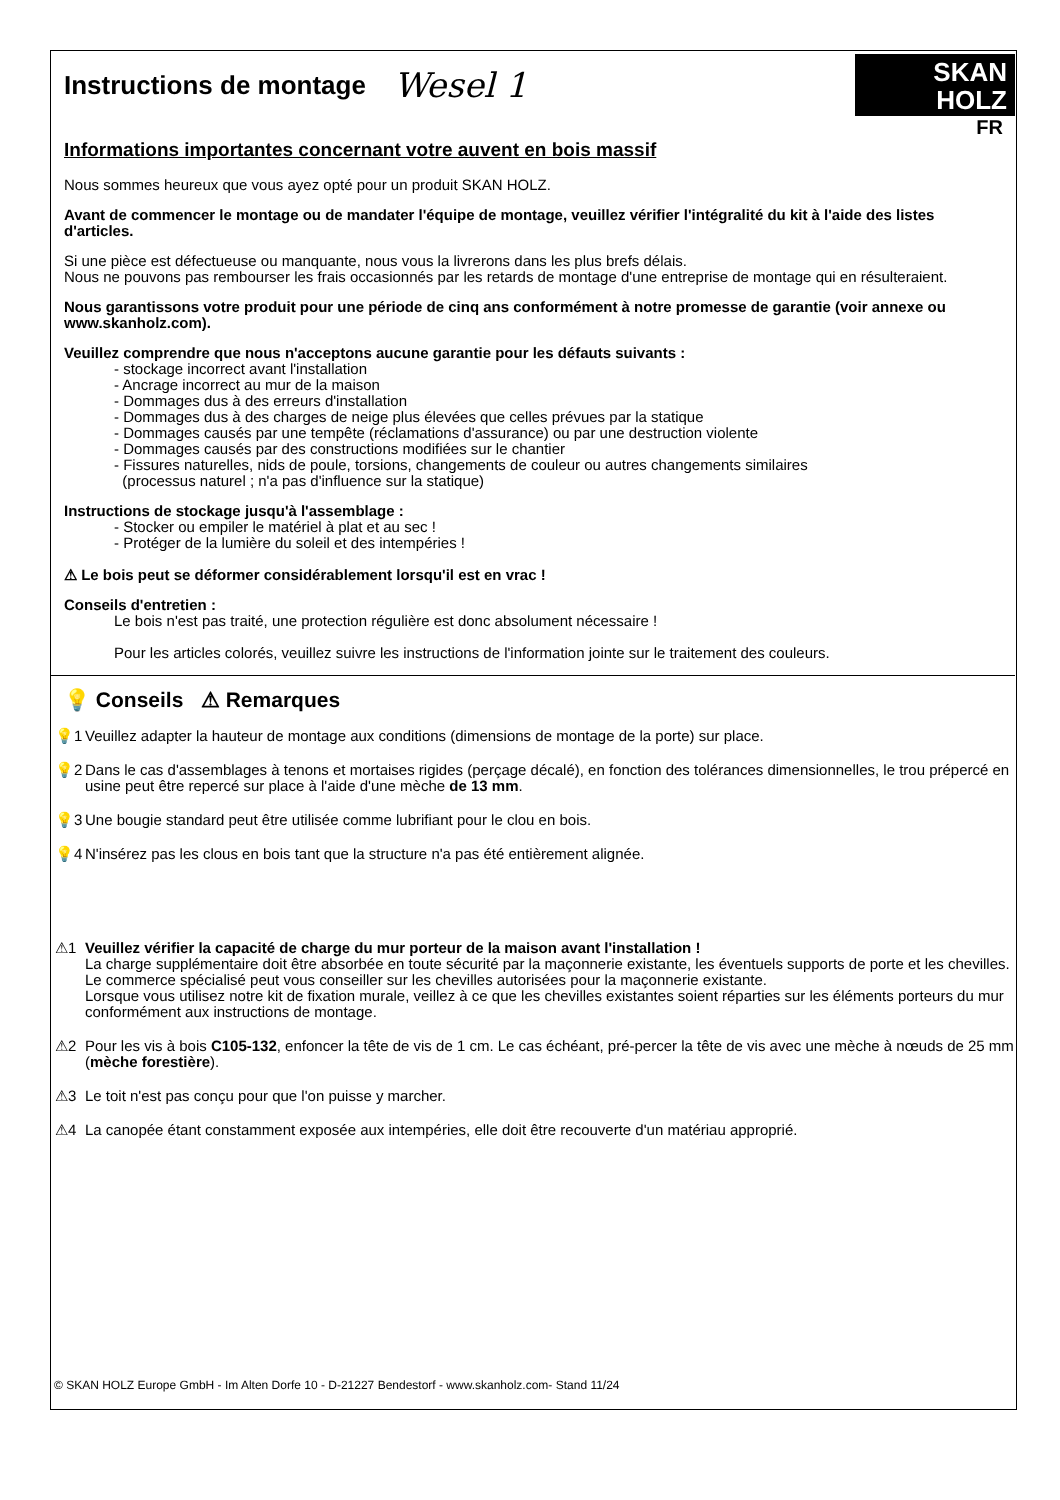Instructions de montage
Wesel 1
SKAN
HOLZ
FR
Informations importantes concernant votre auvent en bois massif
Nous sommes heureux que vous ayez opté pour un produit SKAN HOLZ.
Avant de commencer le montage ou de mandater l'équipe de montage, veuillez vérifier l'intégralité du kit à l'aide des listes d'articles.
Si une pièce est défectueuse ou manquante, nous vous la livrerons dans les plus brefs délais.
Nous ne pouvons pas rembourser les frais occasionnés par les retards de montage d'une entreprise de montage qui en résulteraient.
Nous garantissons votre produit pour une période de cinq ans conformément à notre promesse de garantie (voir annexe ou www.skanholz.com).
Veuillez comprendre que nous n'acceptons aucune garantie pour les défauts suivants :
- stockage incorrect avant l'installation
- Ancrage incorrect au mur de la maison
- Dommages dus à des erreurs d'installation
- Dommages dus à des charges de neige plus élevées que celles prévues par la statique
- Dommages causés par une tempête (réclamations d'assurance) ou par une destruction violente
- Dommages causés par des constructions modifiées sur le chantier
- Fissures naturelles, nids de poule, torsions, changements de couleur ou autres changements similaires
(processus naturel ; n'a pas d'influence sur la statique)
Instructions de stockage jusqu'à l'assemblage :
- Stocker ou empiler le matériel à plat et au sec !
- Protéger de la lumière du soleil et des intempéries !
⚠ Le bois peut se déformer considérablement lorsqu'il est en vrac !
Conseils d'entretien :
Le bois n'est pas traité, une protection régulière est donc absolument nécessaire !
Pour les articles colorés, veuillez suivre les instructions de l'information jointe sur le traitement des couleurs.
💡 Conseils ⚠ Remarques
💡1 Veuillez adapter la hauteur de montage aux conditions (dimensions de montage de la porte) sur place.
💡2 Dans le cas d'assemblages à tenons et mortaises rigides (perçage décalé), en fonction des tolérances dimensionnelles, le trou prépercé en usine peut être repercé sur place à l'aide d'une mèche de 13 mm.
💡3 Une bougie standard peut être utilisée comme lubrifiant pour le clou en bois.
💡4 N'insérez pas les clous en bois tant que la structure n'a pas été entièrement alignée.
⚠1 Veuillez vérifier la capacité de charge du mur porteur de la maison avant l'installation !
La charge supplémentaire doit être absorbée en toute sécurité par la maçonnerie existante, les éventuels supports de porte et les chevilles. Le commerce spécialisé peut vous conseiller sur les chevilles autorisées pour la maçonnerie existante.
Lorsque vous utilisez notre kit de fixation murale, veillez à ce que les chevilles existantes soient réparties sur les éléments porteurs du mur conformément aux instructions de montage.
⚠2 Pour les vis à bois C105-132, enfoncer la tête de vis de 1 cm. Le cas échéant, pré-percer la tête de vis avec une mèche à nœuds de 25 mm (mèche forestière).
⚠3 Le toit n'est pas conçu pour que l'on puisse y marcher.
⚠4 La canopée étant constamment exposée aux intempéries, elle doit être recouverte d'un matériau approprié.
© SKAN HOLZ Europe GmbH - Im Alten Dorfe 10 - D-21227 Bendestorf - www.skanholz.com- Stand 11/24